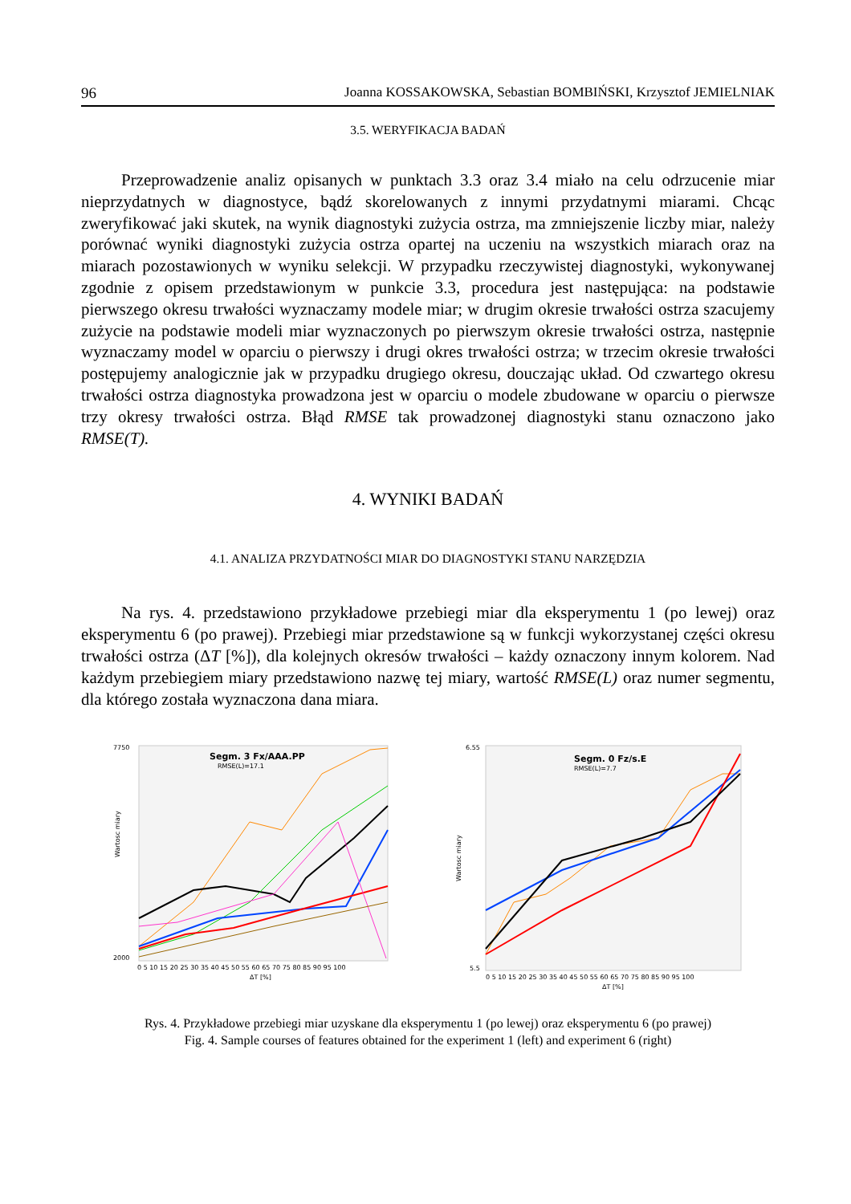96 Joanna KOSSAKOWSKA, Sebastian BOMBIŃSKI, Krzysztof JEMIELNIAK
3.5. WERYFIKACJA BADAŃ
Przeprowadzenie analiz opisanych w punktach 3.3 oraz 3.4 miało na celu odrzucenie miar nieprzydatnych w diagnostyce, bądź skorelowanych z innymi przydatnymi miarami. Chcąc zweryfikować jaki skutek, na wynik diagnostyki zużycia ostrza, ma zmniejszenie liczby miar, należy porównać wyniki diagnostyki zużycia ostrza opartej na uczeniu na wszystkich miarach oraz na miarach pozostawionych w wyniku selekcji. W przypadku rzeczywistej diagnostyki, wykonywanej zgodnie z opisem przedstawionym w punkcie 3.3, procedura jest następująca: na podstawie pierwszego okresu trwałości wyznaczamy modele miar; w drugim okresie trwałości ostrza szacujemy zużycie na podstawie modeli miar wyznaczonych po pierwszym okresie trwałości ostrza, następnie wyznaczamy model w oparciu o pierwszy i drugi okres trwałości ostrza; w trzecim okresie trwałości postępujemy analogicznie jak w przypadku drugiego okresu, douczając układ. Od czwartego okresu trwałości ostrza diagnostyka prowadzona jest w oparciu o modele zbudowane w oparciu o pierwsze trzy okresy trwałości ostrza. Błąd RMSE tak prowadzonej diagnostyki stanu oznaczono jako RMSE(T).
4. WYNIKI BADAŃ
4.1. ANALIZA PRZYDATNOŚCI MIAR DO DIAGNOSTYKI STANU NARZĘDZIA
Na rys. 4. przedstawiono przykładowe przebiegi miar dla eksperymentu 1 (po lewej) oraz eksperymentu 6 (po prawej). Przebiegi miar przedstawione są w funkcji wykorzystanej części okresu trwałości ostrza (ΔT [%]), dla kolejnych okresów trwałości – każdy oznaczony innym kolorem. Nad każdym przebiegiem miary przedstawiono nazwę tej miary, wartość RMSE(L) oraz numer segmentu, dla którego została wyznaczona dana miara.
Segm. 3 Fx/AAA.PP
RMSE(L)=17.1
Wartosc miary
7750
2000
0 5 10 15 20 25 30 35 40 45 50 55 60 65 70 75 80 85 90 95 100
ΔT [%]
Segm. 0 Fz/s.E
RMSE(L)=7.7
Wartosc miary
6.55
5.5
0 5 10 15 20 25 30 35 40 45 50 55 60 65 70 75 80 85 90 95 100
ΔT [%]
Rys. 4. Przykładowe przebiegi miar uzyskane dla eksperymentu 1 (po lewej) oraz eksperymentu 6 (po prawej)
Fig. 4. Sample courses of features obtained for the experiment 1 (left) and experiment 6 (right)